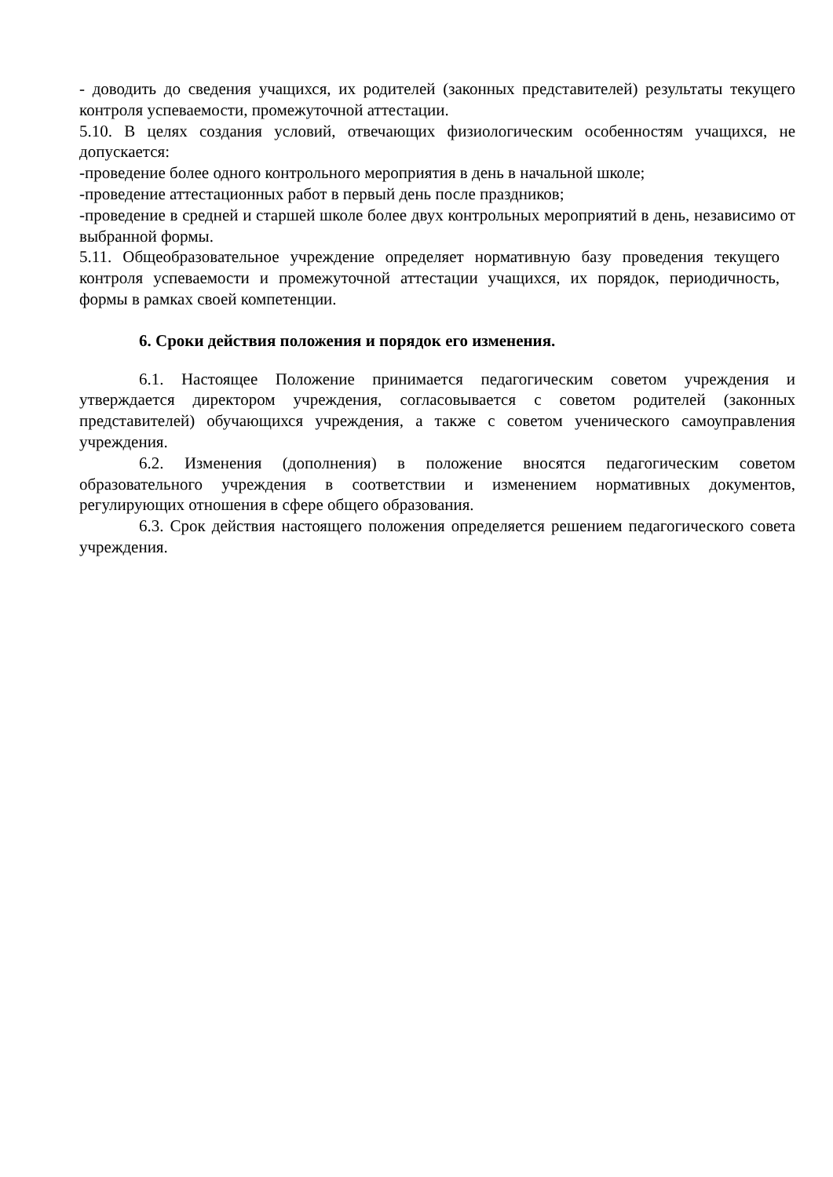- доводить до сведения учащихся, их родителей (законных представителей) результаты текущего контроля успеваемости, промежуточной аттестации.
5.10. В целях создания условий, отвечающих физиологическим особенностям учащихся, не допускается:
-проведение более одного контрольного мероприятия в день в начальной школе;
-проведение аттестационных работ в первый день после праздников;
-проведение в средней и старшей школе более двух контрольных мероприятий в день, независимо от выбранной формы.
5.11. Общеобразовательное учреждение определяет нормативную базу проведения текущего контроля успеваемости и промежуточной аттестации учащихся, их порядок, периодичность, формы в рамках своей компетенции.
6. Сроки действия положения и порядок его изменения.
6.1. Настоящее Положение принимается педагогическим советом учреждения и утверждается директором учреждения, согласовывается с советом родителей (законных представителей) обучающихся учреждения, а также с советом ученического самоуправления учреждения.
6.2. Изменения (дополнения) в положение вносятся педагогическим советом образовательного учреждения в соответствии и изменением нормативных документов, регулирующих отношения в сфере общего образования.
6.3. Срок действия настоящего положения определяется решением педагогического совета учреждения.